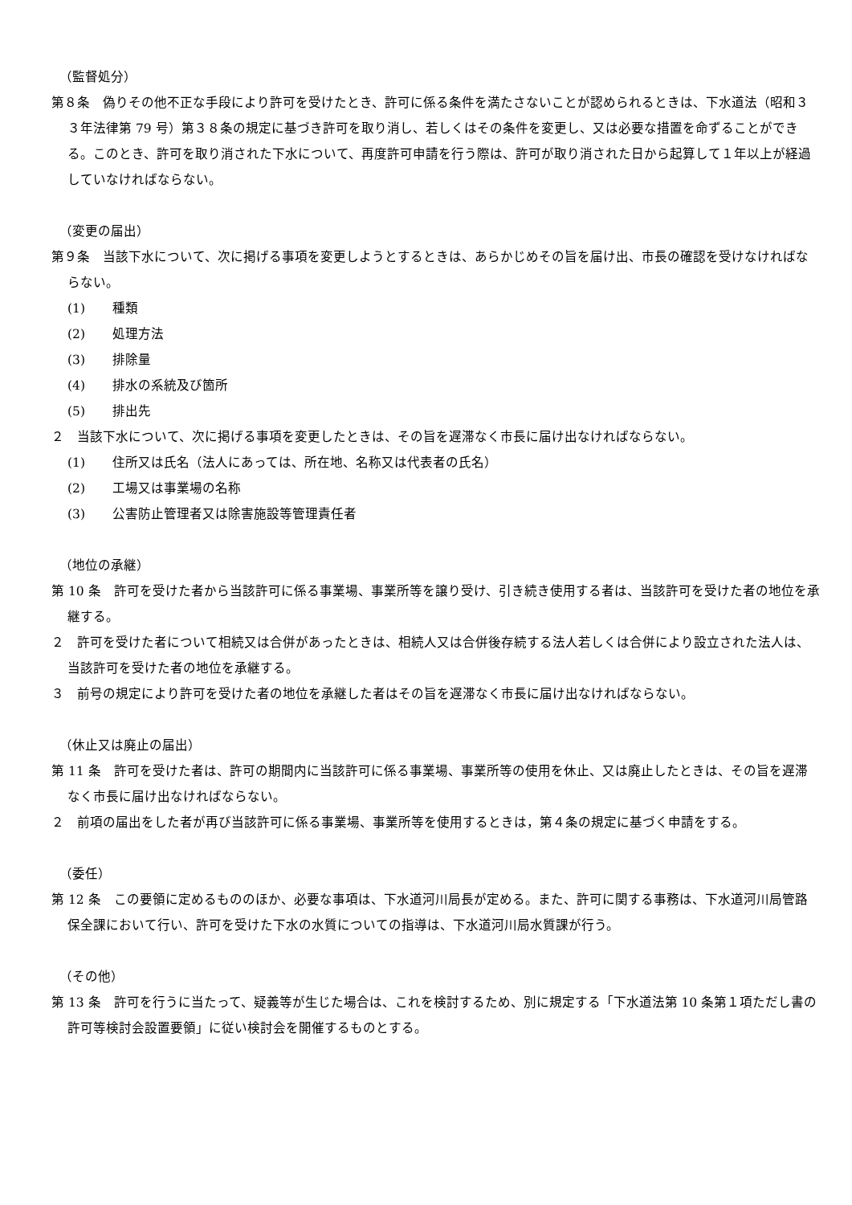（監督処分）
第８条　偽りその他不正な手段により許可を受けたとき、許可に係る条件を満たさないことが認められるときは、下水道法（昭和３３年法律第 79 号）第３８条の規定に基づき許可を取り消し、若しくはその条件を変更し、又は必要な措置を命ずることができる。このとき、許可を取り消された下水について、再度許可申請を行う際は、許可が取り消された日から起算して１年以上が経過していなければならない。
（変更の届出）
第９条　当該下水について、次に掲げる事項を変更しようとするときは、あらかじめその旨を届け出、市長の確認を受けなければならない。
(1) 種類
(2) 処理方法
(3) 排除量
(4) 排水の系統及び箇所
(5) 排出先
２　当該下水について、次に掲げる事項を変更したときは、その旨を遅滞なく市長に届け出なければならない。
(1) 住所又は氏名（法人にあっては、所在地、名称又は代表者の氏名）
(2) 工場又は事業場の名称
(3) 公害防止管理者又は除害施設等管理責任者
（地位の承継）
第 10 条　許可を受けた者から当該許可に係る事業場、事業所等を譲り受け、引き続き使用する者は、当該許可を受けた者の地位を承継する。
２　許可を受けた者について相続又は合併があったときは、相続人又は合併後存続する法人若しくは合併により設立された法人は、当該許可を受けた者の地位を承継する。
３　前号の規定により許可を受けた者の地位を承継した者はその旨を遅滞なく市長に届け出なければならない。
（休止又は廃止の届出）
第 11 条　許可を受けた者は、許可の期間内に当該許可に係る事業場、事業所等の使用を休止、又は廃止したときは、その旨を遅滞なく市長に届け出なければならない。
２　前項の届出をした者が再び当該許可に係る事業場、事業所等を使用するときは，第４条の規定に基づく申請をする。
（委任）
第 12 条　この要領に定めるもののほか、必要な事項は、下水道河川局長が定める。また、許可に関する事務は、下水道河川局管路保全課において行い、許可を受けた下水の水質についての指導は、下水道河川局水質課が行う。
（その他）
第 13 条　許可を行うに当たって、疑義等が生じた場合は、これを検討するため、別に規定する「下水道法第 10 条第１項ただし書の許可等検討会設置要領」に従い検討会を開催するものとする。